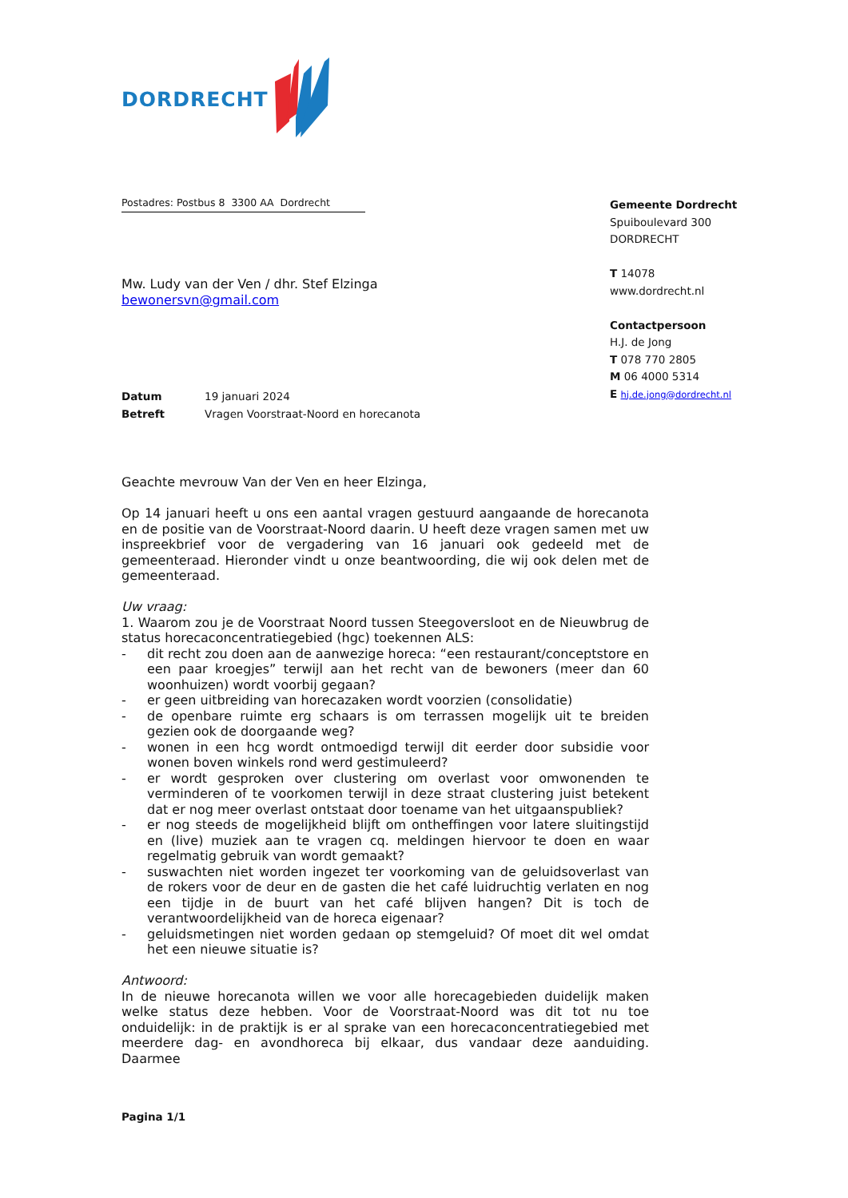DORDRECHT
Postadres: Postbus 8 3300 AA Dordrecht
Mw. Ludy van der Ven / dhr. Stef Elzinga
bewonersvn@gmail.com
| Datum | 19 januari 2024 |
| Betreft | Vragen Voorstraat-Noord en horecanota |
Geachte mevrouw Van der Ven en heer Elzinga,
Op 14 januari heeft u ons een aantal vragen gestuurd aangaande de horecanota en de positie van de Voorstraat-Noord daarin. U heeft deze vragen samen met uw inspreekbrief voor de vergadering van 16 januari ook gedeeld met de gemeenteraad. Hieronder vindt u onze beantwoording, die wij ook delen met de gemeenteraad.
Uw vraag:
1. Waarom zou je de Voorstraat Noord tussen Steegoversloot en de Nieuwbrug de status horecaconcentratiegebied (hgc) toekennen ALS:
- dit recht zou doen aan de aanwezige horeca: “een restaurant/conceptstore en een paar kroegjes” terwijl aan het recht van de bewoners (meer dan 60 woonhuizen) wordt voorbij gegaan?
- er geen uitbreiding van horecazaken wordt voorzien (consolidatie)
- de openbare ruimte erg schaars is om terrassen mogelijk uit te breiden gezien ook de doorgaande weg?
- wonen in een hcg wordt ontmoedigd terwijl dit eerder door subsidie voor wonen boven winkels rond werd gestimuleerd?
- er wordt gesproken over clustering om overlast voor omwonenden te verminderen of te voorkomen terwijl in deze straat clustering juist betekent dat er nog meer overlast ontstaat door toename van het uitgaanspubliek?
- er nog steeds de mogelijkheid blijft om ontheffingen voor latere sluitingstijd en (live) muziek aan te vragen cq. meldingen hiervoor te doen en waar regelmatig gebruik van wordt gemaakt?
- suswachten niet worden ingezet ter voorkoming van de geluidsoverlast van de rokers voor de deur en de gasten die het café luidruchtig verlaten en nog een tijdje in de buurt van het café blijven hangen? Dit is toch de verantwoordelijkheid van de horeca eigenaar?
- geluidsmetingen niet worden gedaan op stemgeluid? Of moet dit wel omdat het een nieuwe situatie is?
Antwoord:
In de nieuwe horecanota willen we voor alle horecagebieden duidelijk maken welke status deze hebben. Voor de Voorstraat-Noord was dit tot nu toe onduidelijk: in de praktijk is er al sprake van een horecaconcentratiegebied met meerdere dag- en avondhoreca bij elkaar, dus vandaar deze aanduiding. Daarmee
Gemeente Dordrecht
Spuiboulevard 300
DORDRECHT
T 14078
www.dordrecht.nl
Contactpersoon
H.J. de Jong
T 078 770 2805
M 06 4000 5314
E hj.de.jong@dordrecht.nl
Pagina 1/1